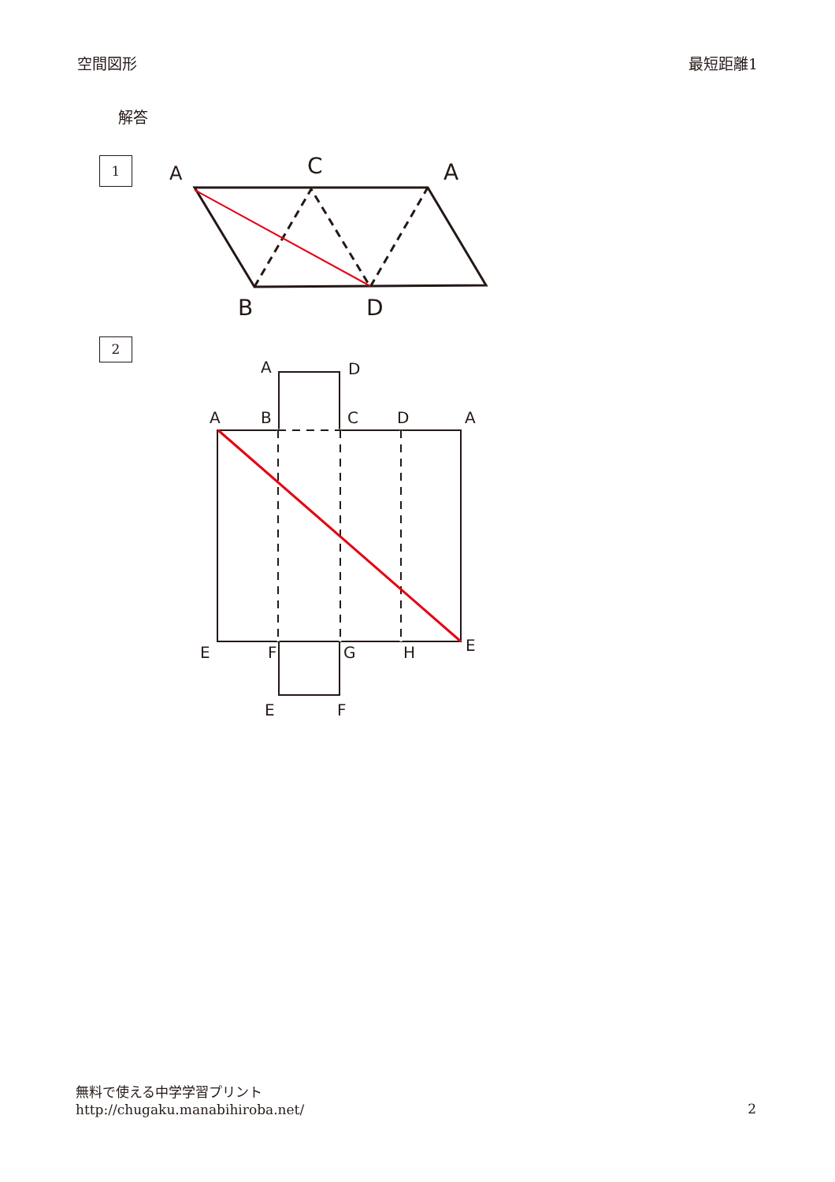空間図形 最短距離1
解答
1
2
A
C
A
B
D
A
D
A
B
C
D
A
E
F
G
H
E
E
F
無料で使える中学学習プリント
http://chugaku.manabihiroba.net/
2